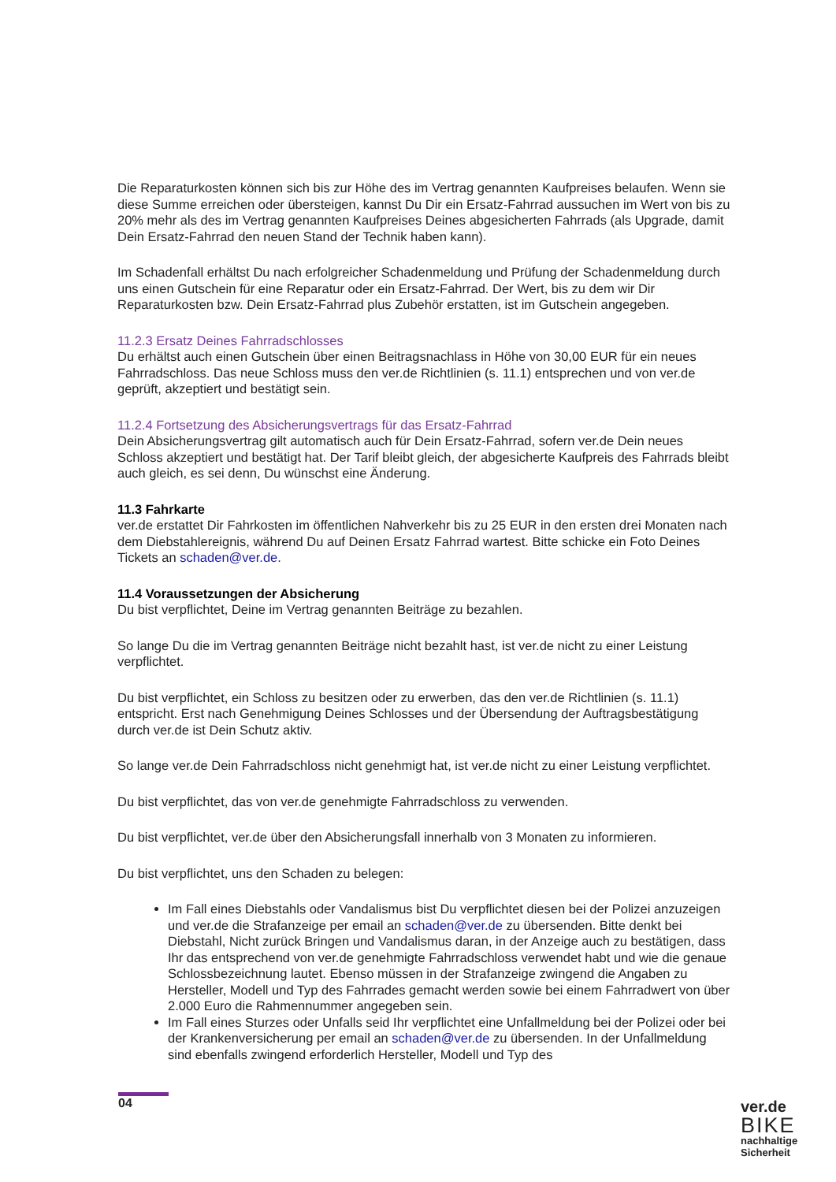Die Reparaturkosten können sich bis zur Höhe des im Vertrag genannten Kaufpreises belaufen. Wenn sie diese Summe erreichen oder übersteigen, kannst Du Dir ein Ersatz-Fahrrad aussuchen im Wert von bis zu 20% mehr als des im Vertrag genannten Kaufpreises Deines abgesicherten Fahrrads (als Upgrade, damit Dein Ersatz-Fahrrad den neuen Stand der Technik haben kann).
Im Schadenfall erhältst Du nach erfolgreicher Schadenmeldung und Prüfung der Schadenmeldung durch uns einen Gutschein für eine Reparatur oder ein Ersatz-Fahrrad. Der Wert, bis zu dem wir Dir Reparaturkosten bzw. Dein Ersatz-Fahrrad plus Zubehör erstatten, ist im Gutschein angegeben.
11.2.3 Ersatz Deines Fahrradschlosses
Du erhältst auch einen Gutschein über einen Beitragsnachlass in Höhe von 30,00 EUR für ein neues Fahrradschloss. Das neue Schloss muss den ver.de Richtlinien (s. 11.1) entsprechen und von ver.de geprüft, akzeptiert und bestätigt sein.
11.2.4 Fortsetzung des Absicherungsvertrags für das Ersatz-Fahrrad
Dein Absicherungsvertrag gilt automatisch auch für Dein Ersatz-Fahrrad, sofern ver.de Dein neues Schloss akzeptiert und bestätigt hat. Der Tarif bleibt gleich, der abgesicherte Kaufpreis des Fahrrads bleibt auch gleich, es sei denn, Du wünschst eine Änderung.
11.3 Fahrkarte
ver.de erstattet Dir Fahrkosten im öffentlichen Nahverkehr bis zu 25 EUR in den ersten drei Monaten nach dem Diebstahlereignis, während Du auf Deinen Ersatz Fahrrad wartest. Bitte schicke ein Foto Deines Tickets an schaden@ver.de.
11.4 Voraussetzungen der Absicherung
Du bist verpflichtet, Deine im Vertrag genannten Beiträge zu bezahlen.
So lange Du die im Vertrag genannten Beiträge nicht bezahlt hast, ist ver.de nicht zu einer Leistung verpflichtet.
Du bist verpflichtet, ein Schloss zu besitzen oder zu erwerben, das den ver.de Richtlinien (s. 11.1) entspricht. Erst nach Genehmigung Deines Schlosses und der Übersendung der Auftragsbestätigung durch ver.de ist Dein Schutz aktiv.
So lange ver.de Dein Fahrradschloss nicht genehmigt hat, ist ver.de nicht zu einer Leistung verpflichtet.
Du bist verpflichtet, das von ver.de genehmigte Fahrradschloss zu verwenden.
Du bist verpflichtet, ver.de über den Absicherungsfall innerhalb von 3 Monaten zu informieren.
Du bist verpflichtet, uns den Schaden zu belegen:
Im Fall eines Diebstahls oder Vandalismus bist Du verpflichtet diesen bei der Polizei anzuzeigen und ver.de die Strafanzeige per email an schaden@ver.de zu übersenden. Bitte denkt bei Diebstahl, Nicht zurück Bringen und Vandalismus daran, in der Anzeige auch zu bestätigen, dass Ihr das entsprechend von ver.de genehmigte Fahrradschloss verwendet habt und wie die genaue Schlossbezeichnung lautet. Ebenso müssen in der Strafanzeige zwingend die Angaben zu Hersteller, Modell und Typ des Fahrrades gemacht werden sowie bei einem Fahrradwert von über 2.000 Euro die Rahmennummer angegeben sein.
Im Fall eines Sturzes oder Unfalls seid Ihr verpflichtet eine Unfallmeldung bei der Polizei oder bei der Krankenversicherung per email an schaden@ver.de zu übersenden. In der Unfallmeldung sind ebenfalls zwingend erforderlich Hersteller, Modell und Typ des
04
ver.de
BIKE
nachhaltige
Sicherheit